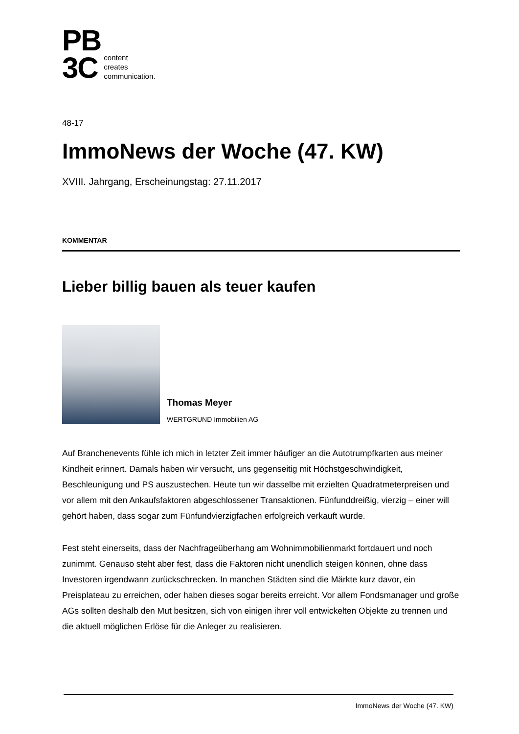PB
3C
content
creates
communication.
48-17
ImmoNews der Woche (47. KW)
XVIII. Jahrgang, Erscheinungstag: 27.11.2017
KOMMENTAR
Lieber billig bauen als teuer kaufen
Thomas Meyer
WERTGRUND Immobilien AG
Auf Branchenevents fühle ich mich in letzter Zeit immer häufiger an die Autotrumpfkarten aus meiner Kindheit erinnert. Damals haben wir versucht, uns gegenseitig mit Höchstgeschwindigkeit, Beschleunigung und PS auszustechen. Heute tun wir dasselbe mit erzielten Quadratmeterpreisen und vor allem mit den Ankaufsfaktoren abgeschlossener Transaktionen. Fünfunddreißig, vierzig – einer will gehört haben, dass sogar zum Fünfundvierzigfachen erfolgreich verkauft wurde.
Fest steht einerseits, dass der Nachfrageüberhang am Wohnimmobilienmarkt fortdauert und noch zunimmt. Genauso steht aber fest, dass die Faktoren nicht unendlich steigen können, ohne dass Investoren irgendwann zurückschrecken. In manchen Städten sind die Märkte kurz davor, ein Preisplateau zu erreichen, oder haben dieses sogar bereits erreicht. Vor allem Fondsmanager und große AGs sollten deshalb den Mut besitzen, sich von einigen ihrer voll entwickelten Objekte zu trennen und die aktuell möglichen Erlöse für die Anleger zu realisieren.
ImmoNews der Woche (47. KW)